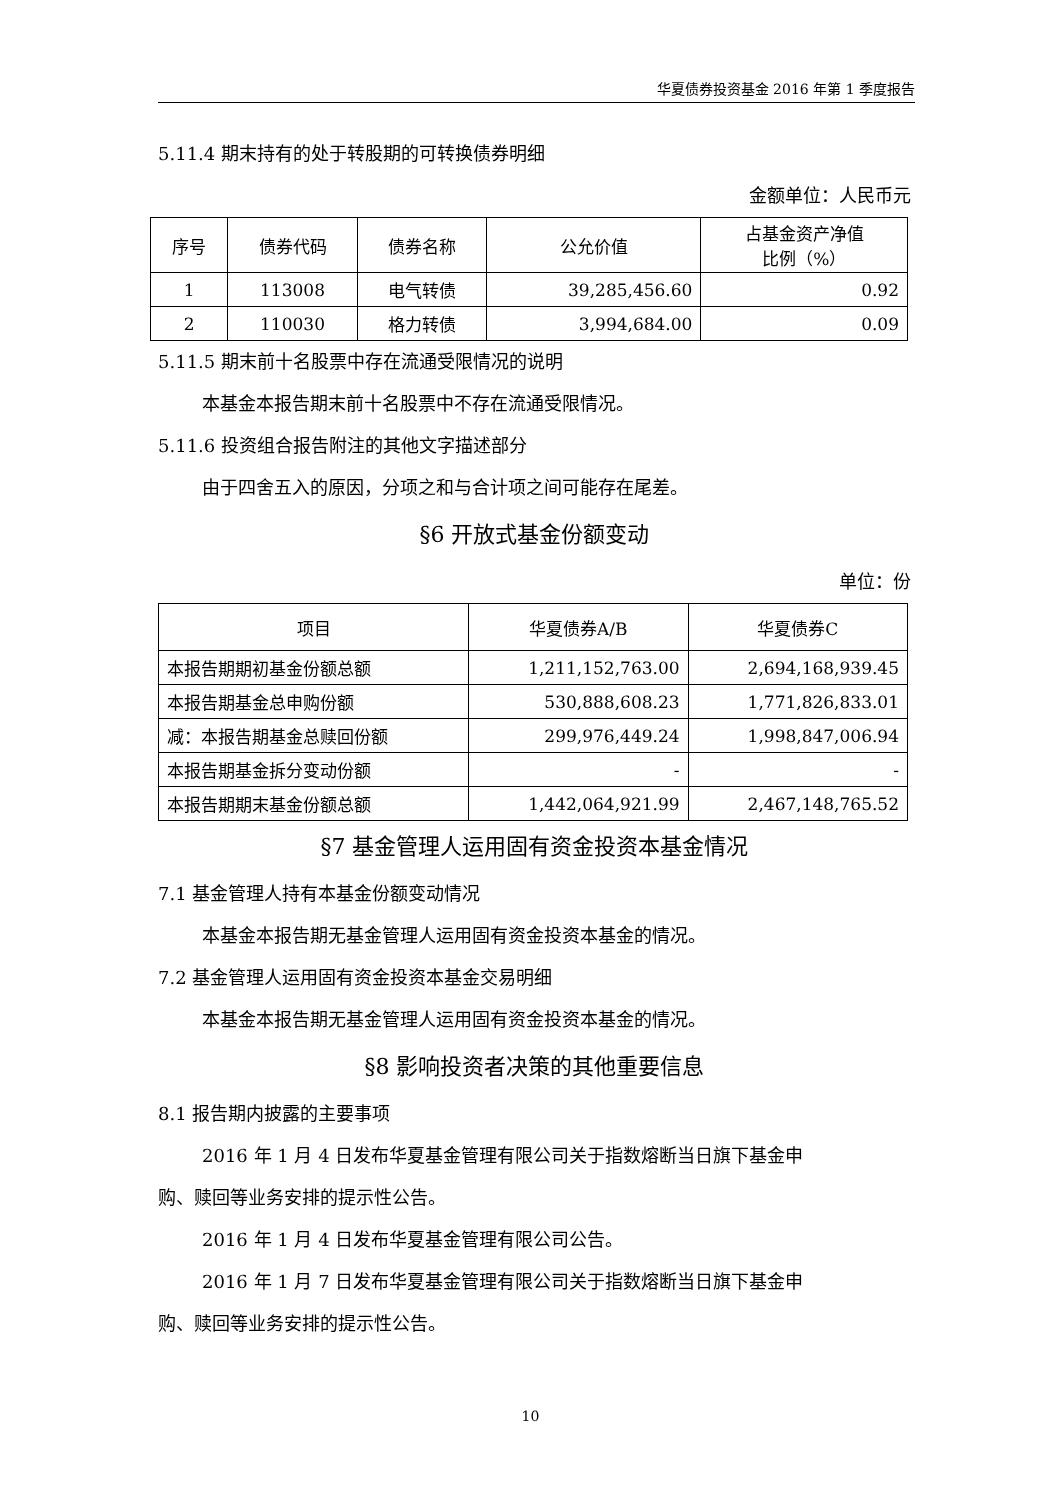华夏债券投资基金 2016 年第 1 季度报告
5.11.4 期末持有的处于转股期的可转换债券明细
金额单位：人民币元
| 序号 | 债券代码 | 债券名称 | 公允价值 | 占基金资产净值 比例（%） |
| --- | --- | --- | --- | --- |
| 1 | 113008 | 电气转债 | 39,285,456.60 | 0.92 |
| 2 | 110030 | 格力转债 | 3,994,684.00 | 0.09 |
5.11.5 期末前十名股票中存在流通受限情况的说明
本基金本报告期末前十名股票中不存在流通受限情况。
5.11.6 投资组合报告附注的其他文字描述部分
由于四舍五入的原因，分项之和与合计项之间可能存在尾差。
§6 开放式基金份额变动
单位：份
| 项目 | 华夏债券A/B | 华夏债券C |
| --- | --- | --- |
| 本报告期期初基金份额总额 | 1,211,152,763.00 | 2,694,168,939.45 |
| 本报告期基金总申购份额 | 530,888,608.23 | 1,771,826,833.01 |
| 减：本报告期基金总赎回份额 | 299,976,449.24 | 1,998,847,006.94 |
| 本报告期基金拆分变动份额 | - | - |
| 本报告期期末基金份额总额 | 1,442,064,921.99 | 2,467,148,765.52 |
§7 基金管理人运用固有资金投资本基金情况
7.1 基金管理人持有本基金份额变动情况
本基金本报告期无基金管理人运用固有资金投资本基金的情况。
7.2 基金管理人运用固有资金投资本基金交易明细
本基金本报告期无基金管理人运用固有资金投资本基金的情况。
§8 影响投资者决策的其他重要信息
8.1 报告期内披露的主要事项
2016 年 1 月 4 日发布华夏基金管理有限公司关于指数熔断当日旗下基金申
购、赎回等业务安排的提示性公告。
2016 年 1 月 4 日发布华夏基金管理有限公司公告。
2016 年 1 月 7 日发布华夏基金管理有限公司关于指数熔断当日旗下基金申
购、赎回等业务安排的提示性公告。
10